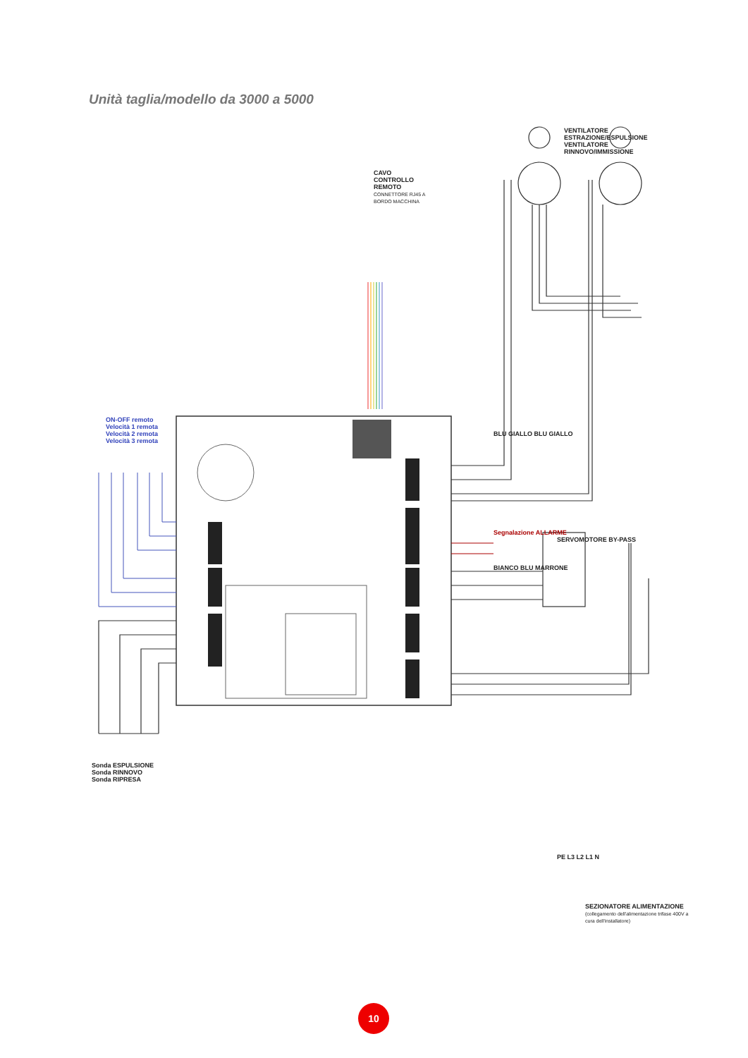Unità taglia/modello da 3000 a 5000
CAVO CONTROLLO REMOTO
CONNETTORE RJ45 A BORDO MACCHINA
ON-OFF remoto
Velocità 1 remota
Velocità 2 remota
Velocità 3 remota
VENTILATORE ESTRAZIONE/ESPULSIONE
VENTILATORE RINNOVO/IMMISSIONE
BLU GIALLO BLU GIALLO
Segnalazione ALLARME
BIANCO BLU MARRONE
SERVOMOTORE BY-PASS
Sonda ESPULSIONE
Sonda RINNOVO
Sonda RIPRESA
PE L3 L2 L1 N
SEZIONATORE ALIMENTAZIONE
(collegamento dell'alimentazione trifase 400V a cura dell'installatore)
10